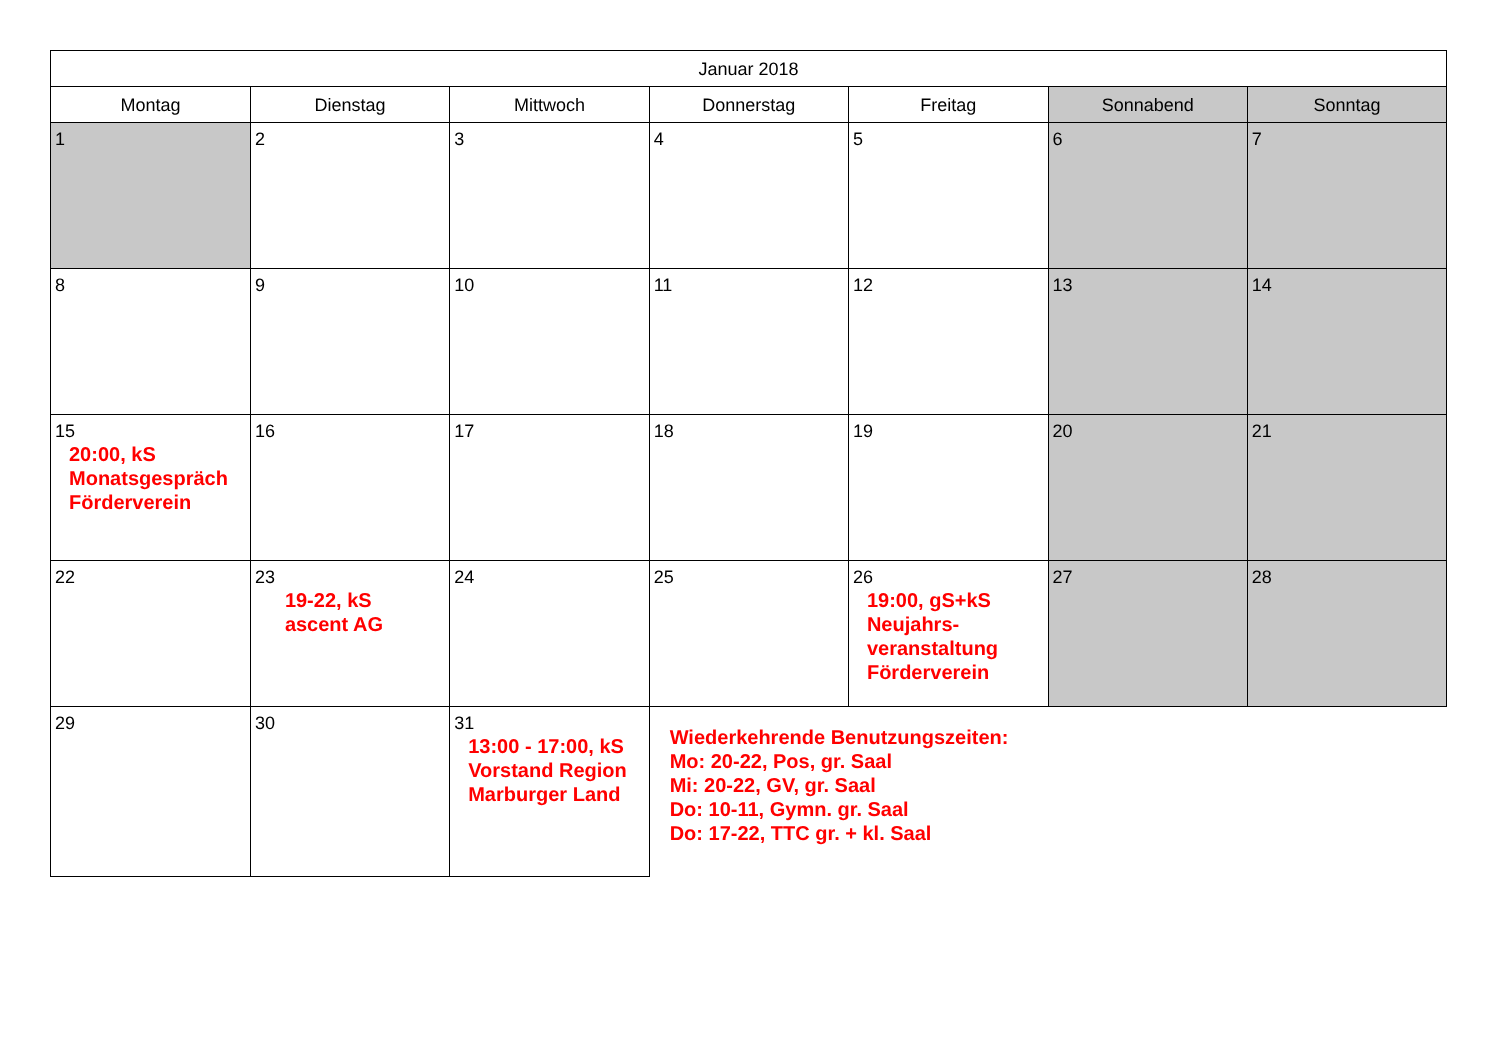| Januar 2018 | | | | | | |
| --- | --- | --- | --- | --- | --- | --- |
| Montag | Dienstag | Mittwoch | Donnerstag | Freitag | Sonnabend | Sonntag |
| 1 | 2 | 3 | 4 | 5 | 6 | 7 |
| 8 | 9 | 10 | 11 | 12 | 13 | 14 |
| 15 20:00, kS Monatsgespräch Förderverein | 16 | 17 | 18 | 19 | 20 | 21 |
| 22 | 23 19-22, kS ascent AG | 24 | 25 | 26 19:00, gS+kS Neujahrs- veranstaltung Förderverein | 27 | 28 |
| 29 | 30 | 31 13:00 - 17:00, kS Vorstand Region Marburger Land | Wiederkehrende Benutzungszeiten: Mo: 20-22, Pos, gr. Saal Mi: 20-22, GV, gr. Saal Do: 10-11, Gymn. gr. Saal Do: 17-22, TTC gr. + kl. Saal | | | |